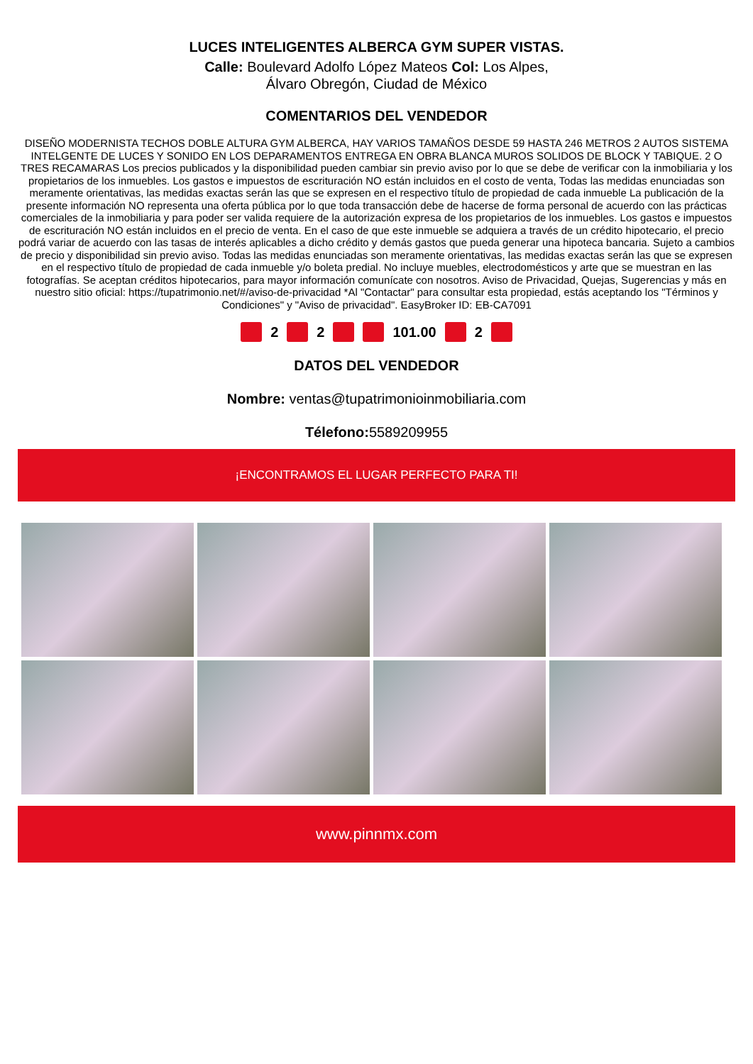LUCES INTELIGENTES ALBERCA GYM SUPER VISTAS.
Calle: Boulevard Adolfo López Mateos Col: Los Alpes,
Álvaro Obregón, Ciudad de México
COMENTARIOS DEL VENDEDOR
DISEÑO MODERNISTA TECHOS DOBLE ALTURA GYM ALBERCA, HAY VARIOS TAMAÑOS DESDE 59 HASTA 246 METROS 2 AUTOS SISTEMA INTELGENTE DE LUCES Y SONIDO EN LOS DEPARAMENTOS ENTREGA EN OBRA BLANCA MUROS SOLIDOS DE BLOCK Y TABIQUE. 2 O TRES RECAMARAS Los precios publicados y la disponibilidad pueden cambiar sin previo aviso por lo que se debe de verificar con la inmobiliaria y los propietarios de los inmuebles. Los gastos e impuestos de escrituración NO están incluidos en el costo de venta, Todas las medidas enunciadas son meramente orientativas, las medidas exactas serán las que se expresen en el respectivo título de propiedad de cada inmueble La publicación de la presente información NO representa una oferta pública por lo que toda transacción debe de hacerse de forma personal de acuerdo con las prácticas comerciales de la inmobiliaria y para poder ser valida requiere de la autorización expresa de los propietarios de los inmuebles. Los gastos e impuestos de escrituración NO están incluidos en el precio de venta. En el caso de que este inmueble se adquiera a través de un crédito hipotecario, el precio podrá variar de acuerdo con las tasas de interés aplicables a dicho crédito y demás gastos que pueda generar una hipoteca bancaria. Sujeto a cambios de precio y disponibilidad sin previo aviso. Todas las medidas enunciadas son meramente orientativas, las medidas exactas serán las que se expresen en el respectivo título de propiedad de cada inmueble y/o boleta predial. No incluye muebles, electrodomésticos y arte que se muestran en las fotografías. Se aceptan créditos hipotecarios, para mayor información comunícate con nosotros. Aviso de Privacidad, Quejas, Sugerencias y más en nuestro sitio oficial: https://tupatrimonio.net/#/aviso-de-privacidad *Al "Contactar" para consultar esta propiedad, estás aceptando los "Términos y Condiciones" y "Aviso de privacidad". EasyBroker ID: EB-CA7091
2 2 101.00 2
DATOS DEL VENDEDOR
Nombre: ventas@tupatrimonioinmobiliaria.com
Télefono: 5589209955
¡ENCONTRAMOS EL LUGAR PERFECTO PARA TI!
www.pinnmx.com